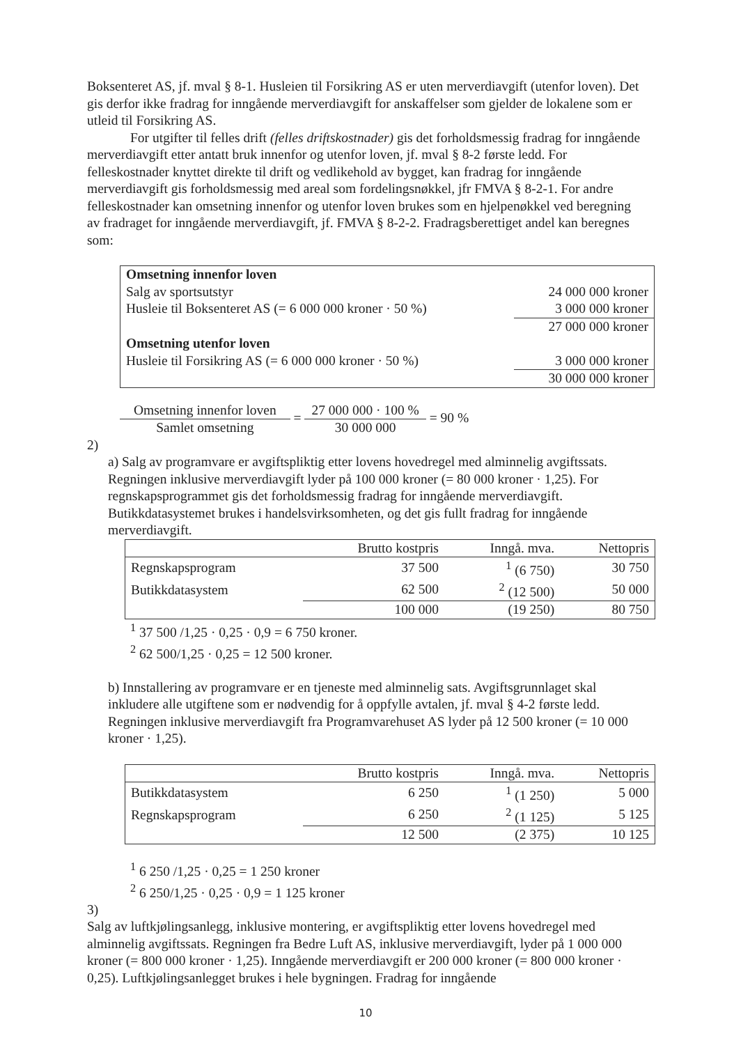Boksenteret AS, jf. mval § 8-1. Husleien til Forsikring AS er uten merverdiavgift (utenfor loven). Det gis derfor ikke fradrag for inngående merverdiavgift for anskaffelser som gjelder de lokalene som er utleid til Forsikring AS.
For utgifter til felles drift (felles driftskostnader) gis det forholdsmessig fradrag for inngående merverdiavgift etter antatt bruk innenfor og utenfor loven, jf. mval § 8-2 første ledd. For felleskostnader knyttet direkte til drift og vedlikehold av bygget, kan fradrag for inngående merverdiavgift gis forholdsmessig med areal som fordelingsnøkkel, jfr FMVA § 8-2-1. For andre felleskostnader kan omsetning innenfor og utenfor loven brukes som en hjelpenøkkel ved beregning av fradraget for inngående merverdiavgift, jf. FMVA § 8-2-2. Fradragsberettiget andel kan beregnes som:
| Omsetning innenfor loven | |
| Salg av sportsutstyr | 24 000 000 kroner |
| Husleie til Boksenteret AS (= 6 000 000 kroner · 50 %) | 3 000 000 kroner |
| | 27 000 000 kroner |
| Omsetning utenfor loven | |
| Husleie til Forsikring AS (= 6 000 000 kroner · 50 %) | 3 000 000 kroner |
| | 30 000 000 kroner |
Omsetning innenfor loven Samlet omsetning = 27 000 000 · 100 % 30 000 000 = 90 %
2)
a) Salg av programvare er avgiftspliktig etter lovens hovedregel med alminnelig avgiftssats. Regningen inklusive merverdiavgift lyder på 100 000 kroner (= 80 000 kroner · 1,25). For regnskapsprogrammet gis det forholdsmessig fradrag for inngående merverdiavgift. Butikkdatasystemet brukes i handelsvirksomheten, og det gis fullt fradrag for inngående merverdiavgift.
| | Brutto kostpris | Inngå. mva. | Nettopris |
| --- | --- | --- | --- |
| Regnskapsprogram | 37 500 | <sup>1</sup> (6 750) | 30 750 |
| Butikkdatasystem | 62 500 | <sup>2</sup> (12 500) | 50 000 |
| | 100 000 | (19 250) | 80 750 |
<sup>1</sup> 37 500 /1,25 · 0,25 · 0,9 = 6 750 kroner.
<sup>2</sup> 62 500/1,25 · 0,25 = 12 500 kroner.
b) Innstallering av programvare er en tjeneste med alminnelig sats. Avgiftsgrunnlaget skal inkludere alle utgiftene som er nødvendig for å oppfylle avtalen, jf. mval § 4-2 første ledd. Regningen inklusive merverdiavgift fra Programvarehuset AS lyder på 12 500 kroner (= 10 000 kroner · 1,25).
| | Brutto kostpris | Inngå. mva. | Nettopris |
| --- | --- | --- | --- |
| Butikkdatasystem | 6 250 | <sup>1</sup> (1 250) | 5 000 |
| Regnskapsprogram | 6 250 | <sup>2</sup> (1 125) | 5 125 |
| | 12 500 | (2 375) | 10 125 |
<sup>1</sup> 6 250 /1,25 · 0,25 = 1 250 kroner
<sup>2</sup> 6 250/1,25 · 0,25 · 0,9 = 1 125 kroner
3)
Salg av luftkjølingsanlegg, inklusive montering, er avgiftspliktig etter lovens hovedregel med alminnelig avgiftssats. Regningen fra Bedre Luft AS, inklusive merverdiavgift, lyder på 1 000 000 kroner (= 800 000 kroner · 1,25). Inngående merverdiavgift er 200 000 kroner (= 800 000 kroner · 0,25). Luftkjølingsanlegget brukes i hele bygningen. Fradrag for inngående
10